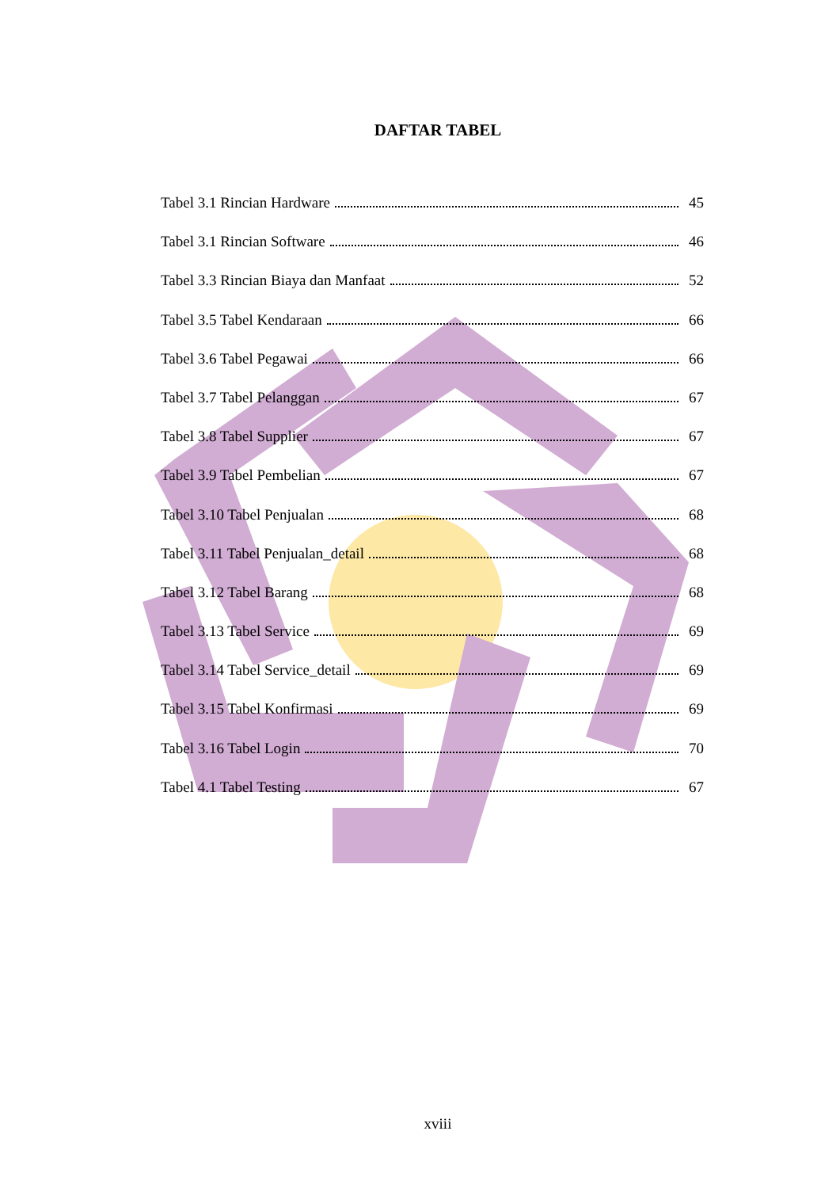DAFTAR TABEL
Tabel 3.1 Rincian Hardware 45
Tabel 3.1 Rincian Software 46
Tabel 3.3 Rincian Biaya dan Manfaat 52
Tabel 3.5 Tabel Kendaraan 66
Tabel 3.6 Tabel Pegawai 66
Tabel 3.7 Tabel Pelanggan 67
Tabel 3.8 Tabel Supplier 67
Tabel 3.9 Tabel Pembelian 67
Tabel 3.10 Tabel Penjualan 68
Tabel 3.11 Tabel Penjualan_detail 68
Tabel 3.12 Tabel Barang 68
Tabel 3.13 Tabel Service 69
Tabel 3.14 Tabel Service_detail 69
Tabel 3.15 Tabel Konfirmasi 69
Tabel 3.16 Tabel Login 70
Tabel 4.1 Tabel Testing 67
xviii